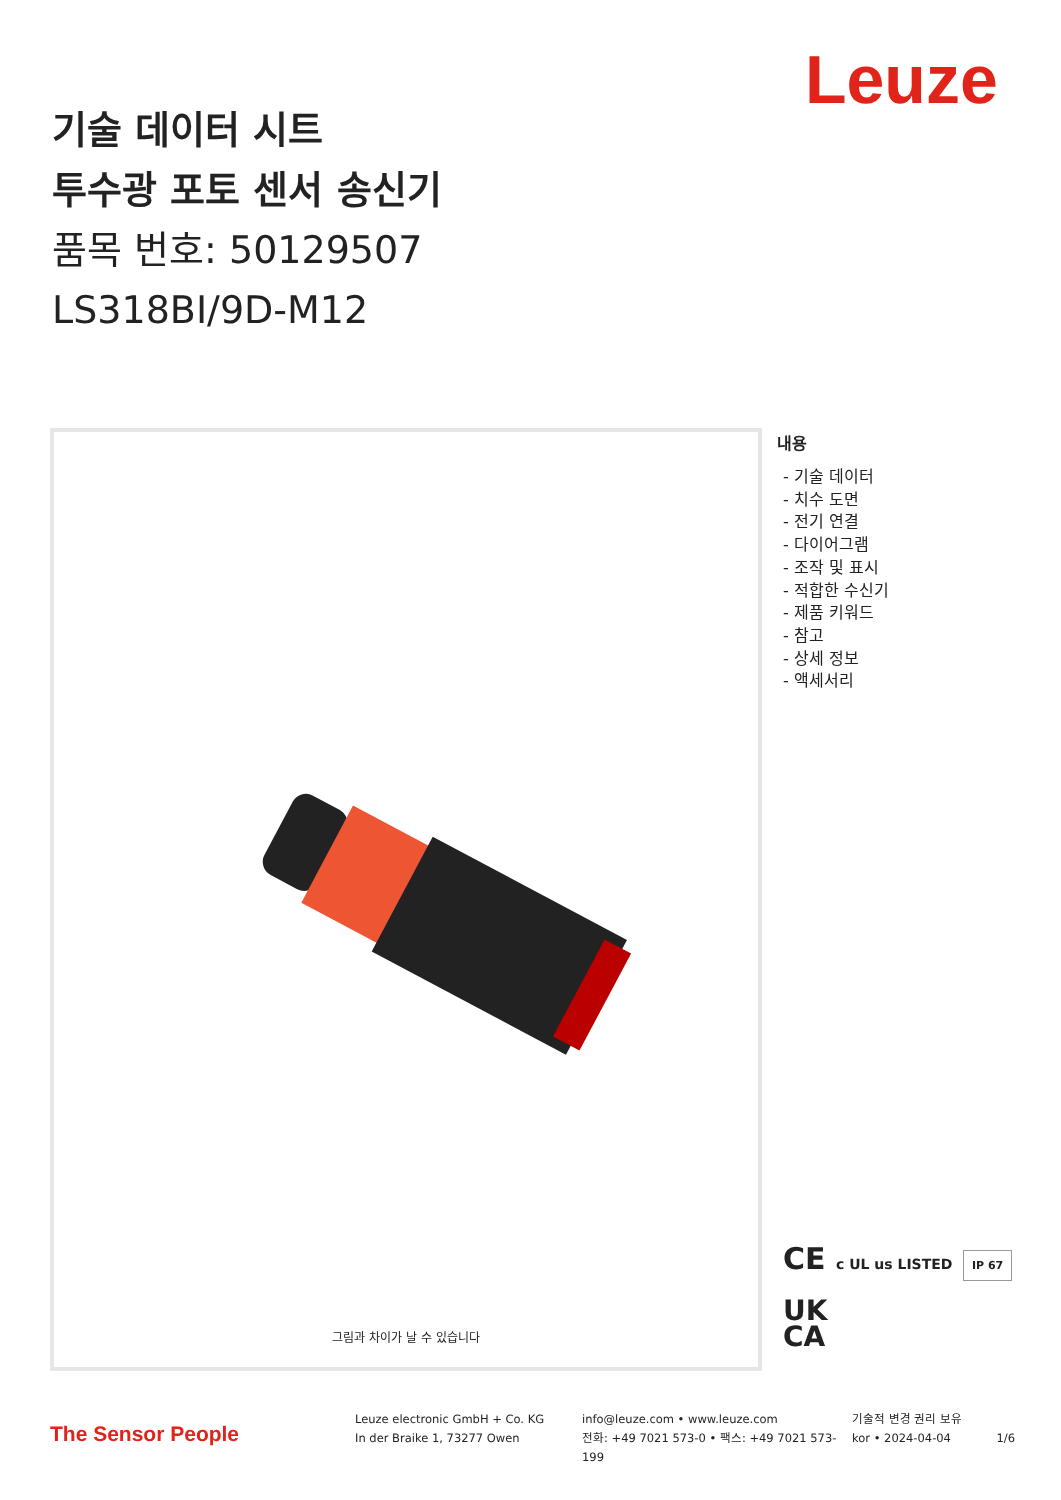Leuze
기술 데이터 시트
투수광 포토 센서 송신기
품목 번호: 50129507
LS318BI/9D-M12
그림과 차이가 날 수 있습니다
내용
- 기술 데이터
- 치수 도면
- 전기 연결
- 다이어그램
- 조작 및 표시
- 적합한 수신기
- 제품 키워드
- 참고
- 상세 정보
- 액세서리
CE c UL us LISTED IP 67
UK
CA
The Sensor People
Leuze electronic GmbH + Co. KG
In der Braike 1, 73277 Owen
info@leuze.com • www.leuze.com
전화: +49 7021 573-0 • 팩스: +49 7021 573-199
기술적 변경 권리 보유
kor • 2024-04-04 1/6